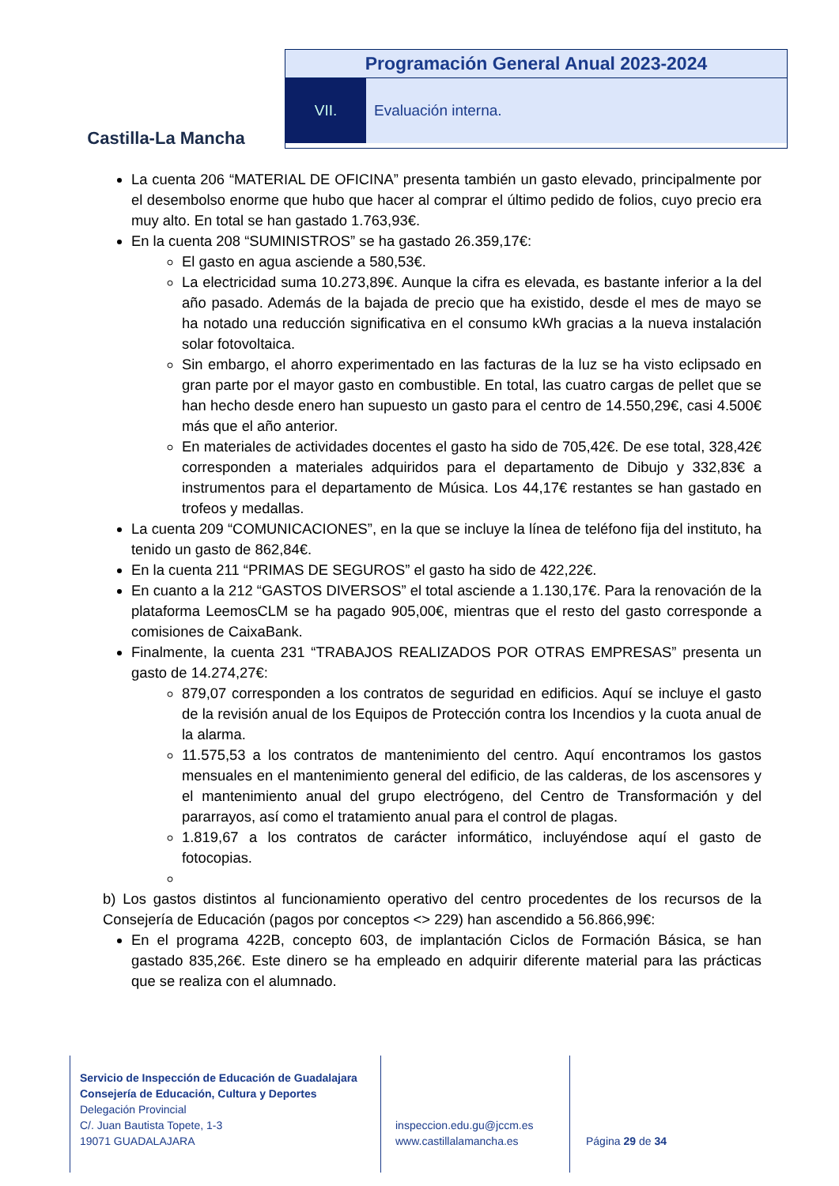Castilla-La Mancha
Programación General Anual 2023-2024
VII. Evaluación interna.
La cuenta 206 “MATERIAL DE OFICINA” presenta también un gasto elevado, principalmente por el desembolso enorme que hubo que hacer al comprar el último pedido de folios, cuyo precio era muy alto. En total se han gastado 1.763,93€.
En la cuenta 208 “SUMINISTROS” se ha gastado 26.359,17€:
El gasto en agua asciende a 580,53€.
La electricidad suma 10.273,89€. Aunque la cifra es elevada, es bastante inferior a la del año pasado. Además de la bajada de precio que ha existido, desde el mes de mayo se ha notado una reducción significativa en el consumo kWh gracias a la nueva instalación solar fotovoltaica.
Sin embargo, el ahorro experimentado en las facturas de la luz se ha visto eclipsado en gran parte por el mayor gasto en combustible. En total, las cuatro cargas de pellet que se han hecho desde enero han supuesto un gasto para el centro de 14.550,29€, casi 4.500€ más que el año anterior.
En materiales de actividades docentes el gasto ha sido de 705,42€. De ese total, 328,42€ corresponden a materiales adquiridos para el departamento de Dibujo y 332,83€ a instrumentos para el departamento de Música. Los 44,17€ restantes se han gastado en trofeos y medallas.
La cuenta 209 “COMUNICACIONES”, en la que se incluye la línea de teléfono fija del instituto, ha tenido un gasto de 862,84€.
En la cuenta 211 “PRIMAS DE SEGUROS” el gasto ha sido de 422,22€.
En cuanto a la 212 “GASTOS DIVERSOS” el total asciende a 1.130,17€. Para la renovación de la plataforma LeemosCLM se ha pagado 905,00€, mientras que el resto del gasto corresponde a comisiones de CaixaBank.
Finalmente, la cuenta 231 “TRABAJOS REALIZADOS POR OTRAS EMPRESAS” presenta un gasto de 14.274,27€:
879,07 corresponden a los contratos de seguridad en edificios. Aquí se incluye el gasto de la revisión anual de los Equipos de Protección contra los Incendios y la cuota anual de la alarma.
11.575,53 a los contratos de mantenimiento del centro. Aquí encontramos los gastos mensuales en el mantenimiento general del edificio, de las calderas, de los ascensores y el mantenimiento anual del grupo electrógeno, del Centro de Transformación y del pararrayos, así como el tratamiento anual para el control de plagas.
1.819,67 a los contratos de carácter informático, incluyéndose aquí el gasto de fotocopias.
b) Los gastos distintos al funcionamiento operativo del centro procedentes de los recursos de la Consejería de Educación (pagos por conceptos <> 229) han ascendido a 56.866,99€:
En el programa 422B, concepto 603, de implantación Ciclos de Formación Básica, se han gastado 835,26€. Este dinero se ha empleado en adquirir diferente material para las prácticas que se realiza con el alumnado.
Servicio de Inspección de Educación de Guadalajara
Consejería de Educación, Cultura y Deportes
Delegación Provincial
C/. Juan Bautista Topete, 1-3
19071 GUADALAJARA
inspeccion.edu.gu@jccm.es
www.castillalamancha.es
Página 29 de 34